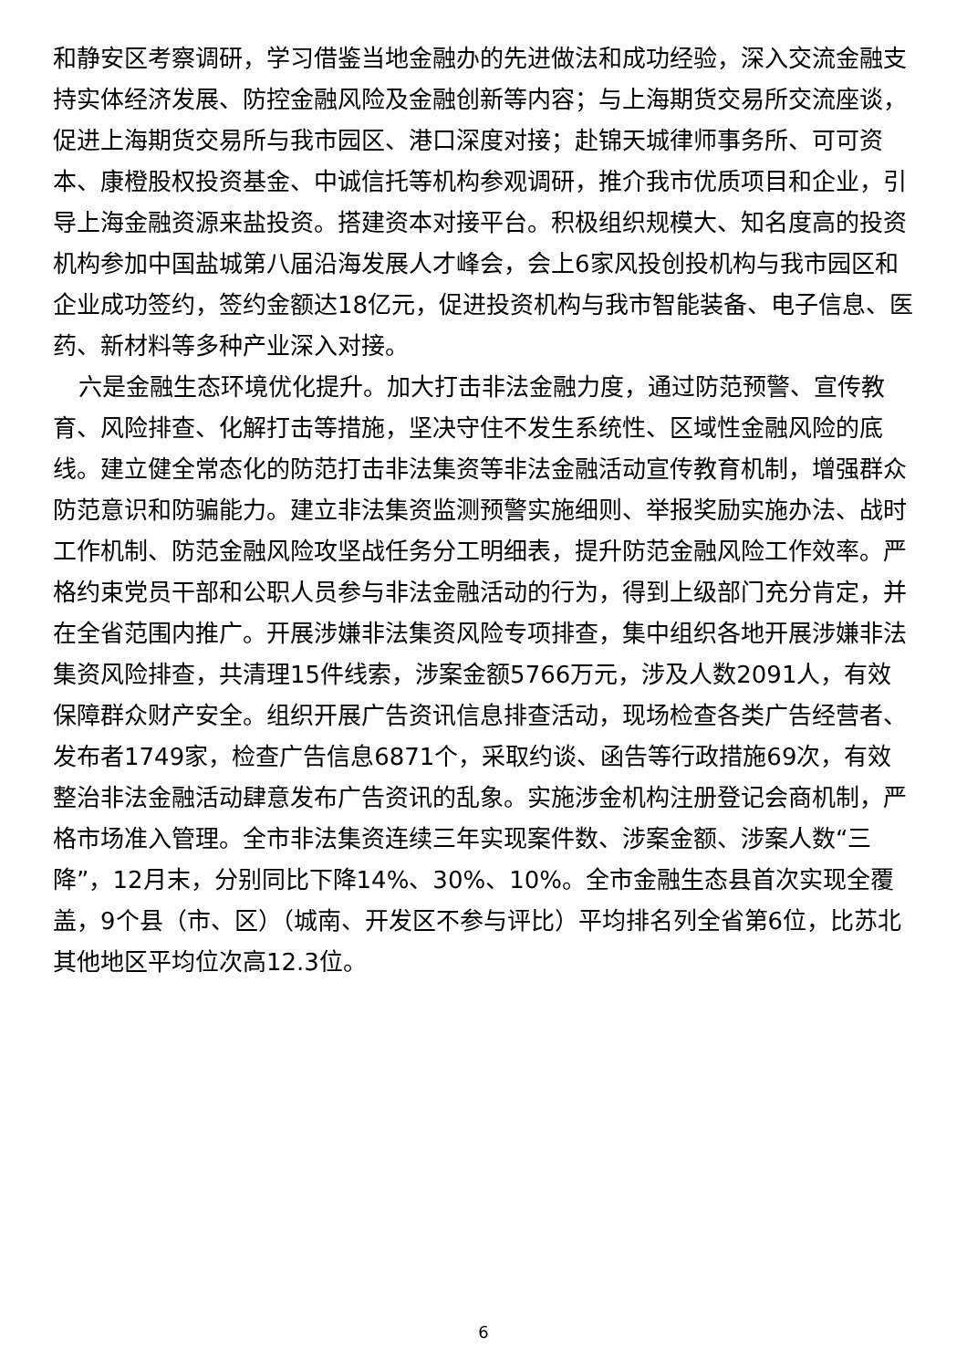和静安区考察调研，学习借鉴当地金融办的先进做法和成功经验，深入交流金融支持实体经济发展、防控金融风险及金融创新等内容；与上海期货交易所交流座谈，促进上海期货交易所与我市园区、港口深度对接；赴锦天城律师事务所、可可资本、康橙股权投资基金、中诚信托等机构参观调研，推介我市优质项目和企业，引导上海金融资源来盐投资。搭建资本对接平台。积极组织规模大、知名度高的投资机构参加中国盐城第八届沿海发展人才峰会，会上6家风投创投机构与我市园区和企业成功签约，签约金额达18亿元，促进投资机构与我市智能装备、电子信息、医药、新材料等多种产业深入对接。
六是金融生态环境优化提升。加大打击非法金融力度，通过防范预警、宣传教育、风险排查、化解打击等措施，坚决守住不发生系统性、区域性金融风险的底线。建立健全常态化的防范打击非法集资等非法金融活动宣传教育机制，增强群众防范意识和防骗能力。建立非法集资监测预警实施细则、举报奖励实施办法、战时工作机制、防范金融风险攻坚战任务分工明细表，提升防范金融风险工作效率。严格约束党员干部和公职人员参与非法金融活动的行为，得到上级部门充分肯定，并在全省范围内推广。开展涉嫌非法集资风险专项排查，集中组织各地开展涉嫌非法集资风险排查，共清理15件线索，涉案金额5766万元，涉及人数2091人，有效保障群众财产安全。组织开展广告资讯信息排查活动，现场检查各类广告经营者、发布者1749家，检查广告信息6871个，采取约谈、函告等行政措施69次，有效整治非法金融活动肆意发布广告资讯的乱象。实施涉金机构注册登记会商机制，严格市场准入管理。全市非法集资连续三年实现案件数、涉案金额、涉案人数“三降”，12月末，分别同比下降14%、30%、10%。全市金融生态县首次实现全覆盖，9个县（市、区）（城南、开发区不参与评比）平均排名列全省第6位，比苏北其他地区平均位次高12.3位。
6